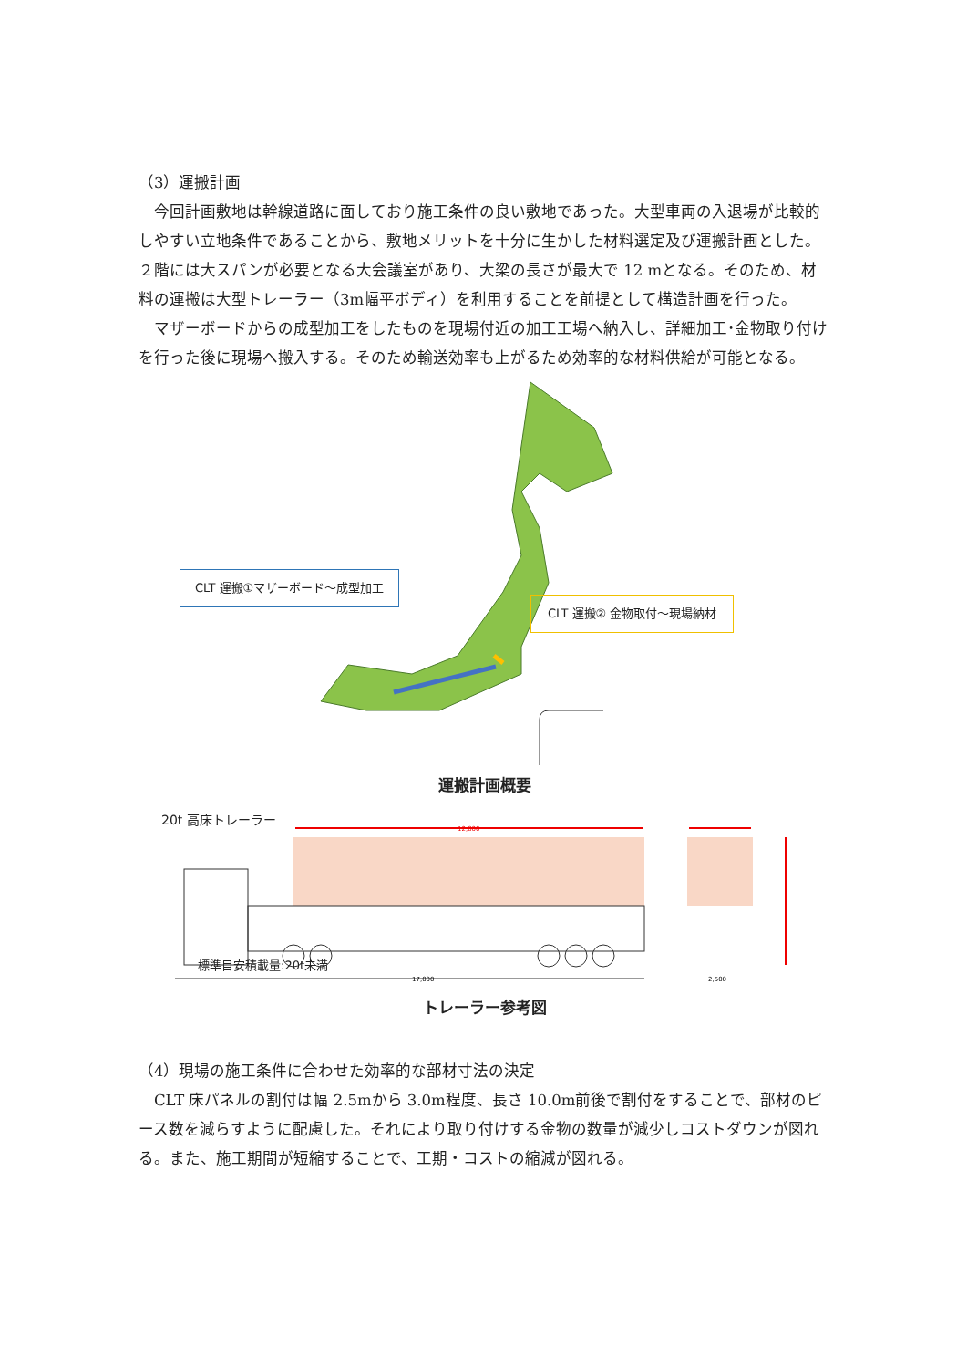（3）運搬計画
　今回計画敷地は幹線道路に面しており施工条件の良い敷地であった。大型車両の入退場が比較的しやすい立地条件であることから、敷地メリットを十分に生かした材料選定及び運搬計画とした。２階には大スパンが必要となる大会議室があり、大梁の長さが最大で 12 mとなる。そのため、材料の運搬は大型トレーラー（3m幅平ボディ）を利用することを前提として構造計画を行った。
　マザーボードからの成型加工をしたものを現場付近の加工工場へ納入し、詳細加工･金物取り付けを行った後に現場へ搬入する。そのため輸送効率も上がるため効率的な材料供給が可能となる。
CLT 運搬①マザーボード～成型加工
CLT 運搬② 金物取付～現場納材
運搬計画概要
12,000
17,000
2,500
20t 高床トレーラー
標準目安積載量:20t未満
トレーラー参考図
（4）現場の施工条件に合わせた効率的な部材寸法の決定
　CLT 床パネルの割付は幅 2.5mから 3.0m程度、長さ 10.0m前後で割付をすることで、部材のピース数を減らすように配慮した。それにより取り付けする金物の数量が減少しコストダウンが図れる。また、施工期間が短縮することで、工期・コストの縮減が図れる。